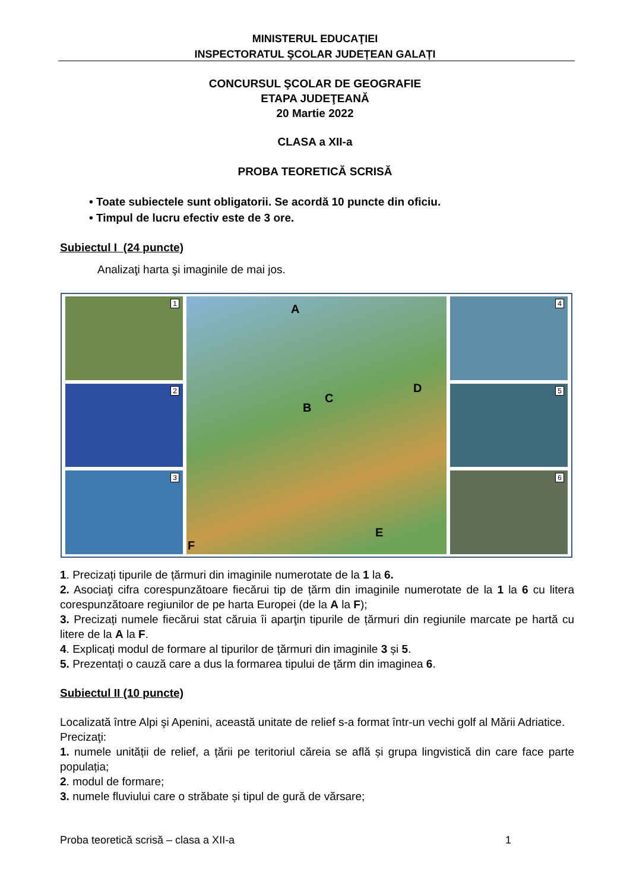MINISTERUL EDUCAŢIEI
INSPECTORATUL ŞCOLAR JUDEȚEAN GALAȚI
CONCURSUL ŞCOLAR DE GEOGRAFIE
ETAPA JUDEŢEANĂ
20 Martie 2022
CLASA a XII-a
PROBA TEORETICĂ SCRISĂ
• Toate subiectele sunt obligatorii. Se acordă 10 puncte din oficiu.
• Timpul de lucru efectiv este de 3 ore.
Subiectul I (24 puncte)
Analizaţi harta şi imaginile de mai jos.
1
2
3
A
B
C
D
E
F
4
5
6
1. Precizați tipurile de țărmuri din imaginile numerotate de la 1 la 6.
2. Asociaţi cifra corespunzătoare fiecărui tip de țărm din imaginile numerotate de la 1 la 6 cu litera corespunzătoare regiunilor de pe harta Europei (de la A la F);
3. Precizați numele fiecărui stat căruia îi aparţin tipurile de țărmuri din regiunile marcate pe hartă cu litere de la A la F.
4. Explicați modul de formare al tipurilor de țărmuri din imaginile 3 și 5.
5. Prezentați o cauză care a dus la formarea tipului de țărm din imaginea 6.
Subiectul II (10 puncte)
Localizată între Alpi şi Apenini, această unitate de relief s-a format într-un vechi golf al Mării Adriatice.
Precizaţi:
1. numele unității de relief, a țării pe teritoriul căreia se află și grupa lingvistică din care face parte populația;
2. modul de formare;
3. numele fluviului care o străbate și tipul de gură de vărsare;
Proba teoretică scrisă – clasa a XII-a 1